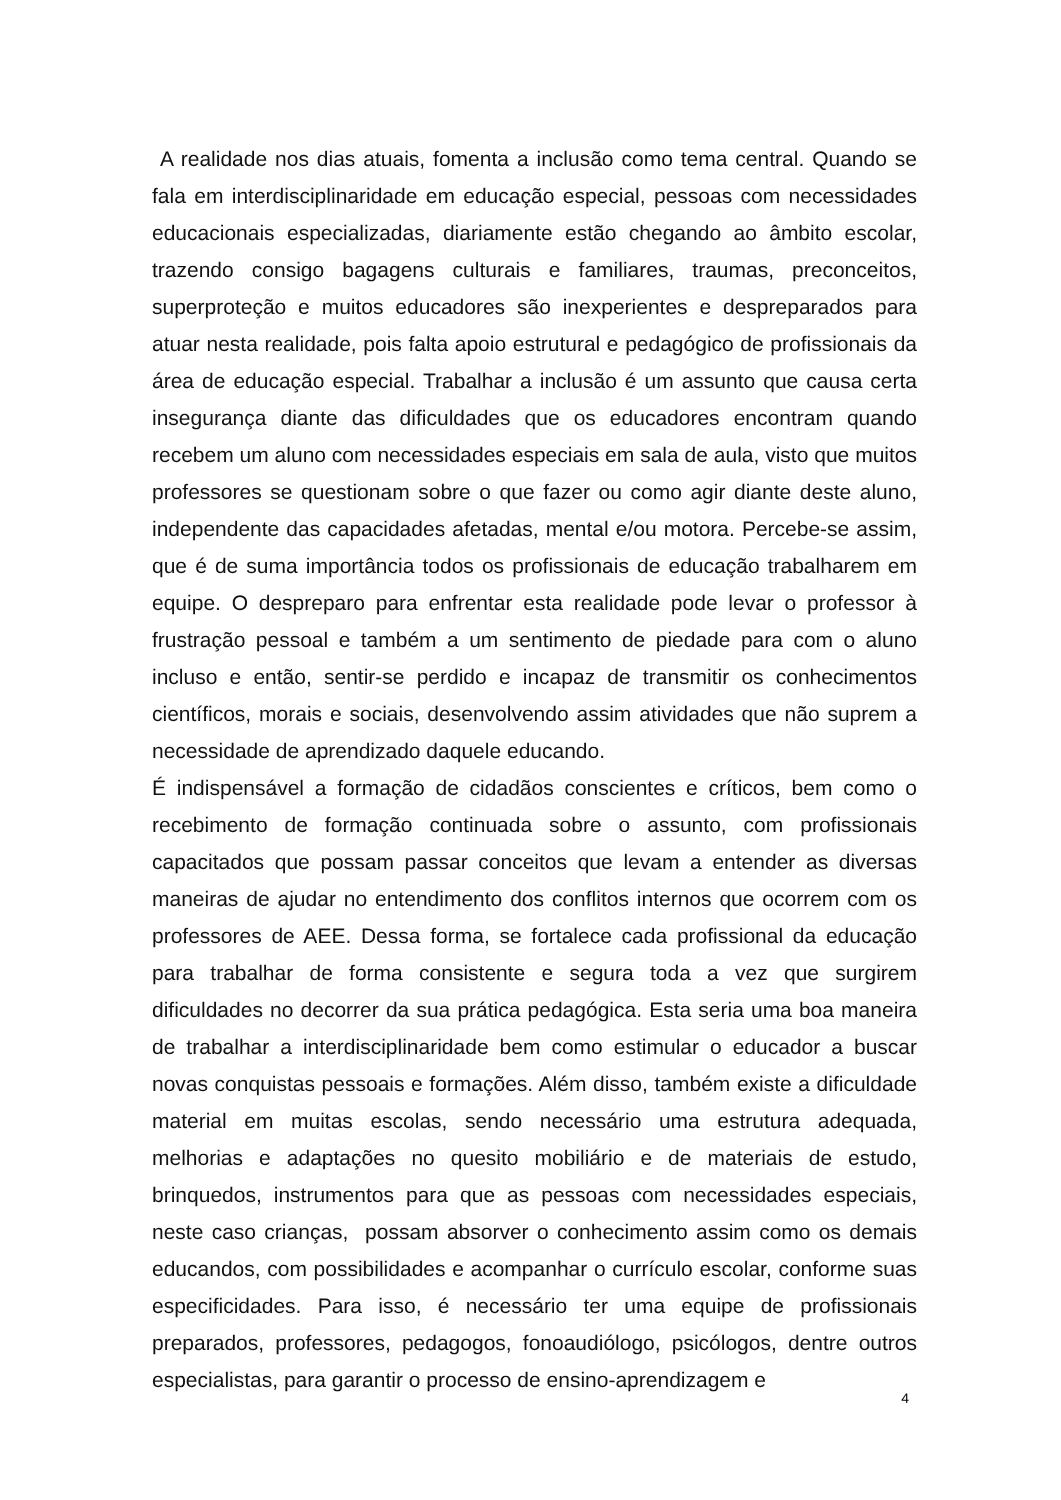A realidade nos dias atuais, fomenta a inclusão como tema central. Quando se fala em interdisciplinaridade em educação especial, pessoas com necessidades educacionais especializadas, diariamente estão chegando ao âmbito escolar, trazendo consigo bagagens culturais e familiares, traumas, preconceitos, superproteção e muitos educadores são inexperientes e despreparados para atuar nesta realidade, pois falta apoio estrutural e pedagógico de profissionais da área de educação especial. Trabalhar a inclusão é um assunto que causa certa insegurança diante das dificuldades que os educadores encontram quando recebem um aluno com necessidades especiais em sala de aula, visto que muitos professores se questionam sobre o que fazer ou como agir diante deste aluno, independente das capacidades afetadas, mental e/ou motora. Percebe-se assim, que é de suma importância todos os profissionais de educação trabalharem em equipe. O despreparo para enfrentar esta realidade pode levar o professor à frustração pessoal e também a um sentimento de piedade para com o aluno incluso e então, sentir-se perdido e incapaz de transmitir os conhecimentos científicos, morais e sociais, desenvolvendo assim atividades que não suprem a necessidade de aprendizado daquele educando.
É indispensável a formação de cidadãos conscientes e críticos, bem como o recebimento de formação continuada sobre o assunto, com profissionais capacitados que possam passar conceitos que levam a entender as diversas maneiras de ajudar no entendimento dos conflitos internos que ocorrem com os professores de AEE. Dessa forma, se fortalece cada profissional da educação para trabalhar de forma consistente e segura toda a vez que surgirem dificuldades no decorrer da sua prática pedagógica. Esta seria uma boa maneira de trabalhar a interdisciplinaridade bem como estimular o educador a buscar novas conquistas pessoais e formações. Além disso, também existe a dificuldade material em muitas escolas, sendo necessário uma estrutura adequada, melhorias e adaptações no quesito mobiliário e de materiais de estudo, brinquedos, instrumentos para que as pessoas com necessidades especiais, neste caso crianças, possam absorver o conhecimento assim como os demais educandos, com possibilidades e acompanhar o currículo escolar, conforme suas especificidades. Para isso, é necessário ter uma equipe de profissionais preparados, professores, pedagogos, fonoaudiólogo, psicólogos, dentre outros especialistas, para garantir o processo de ensino-aprendizagem e
4